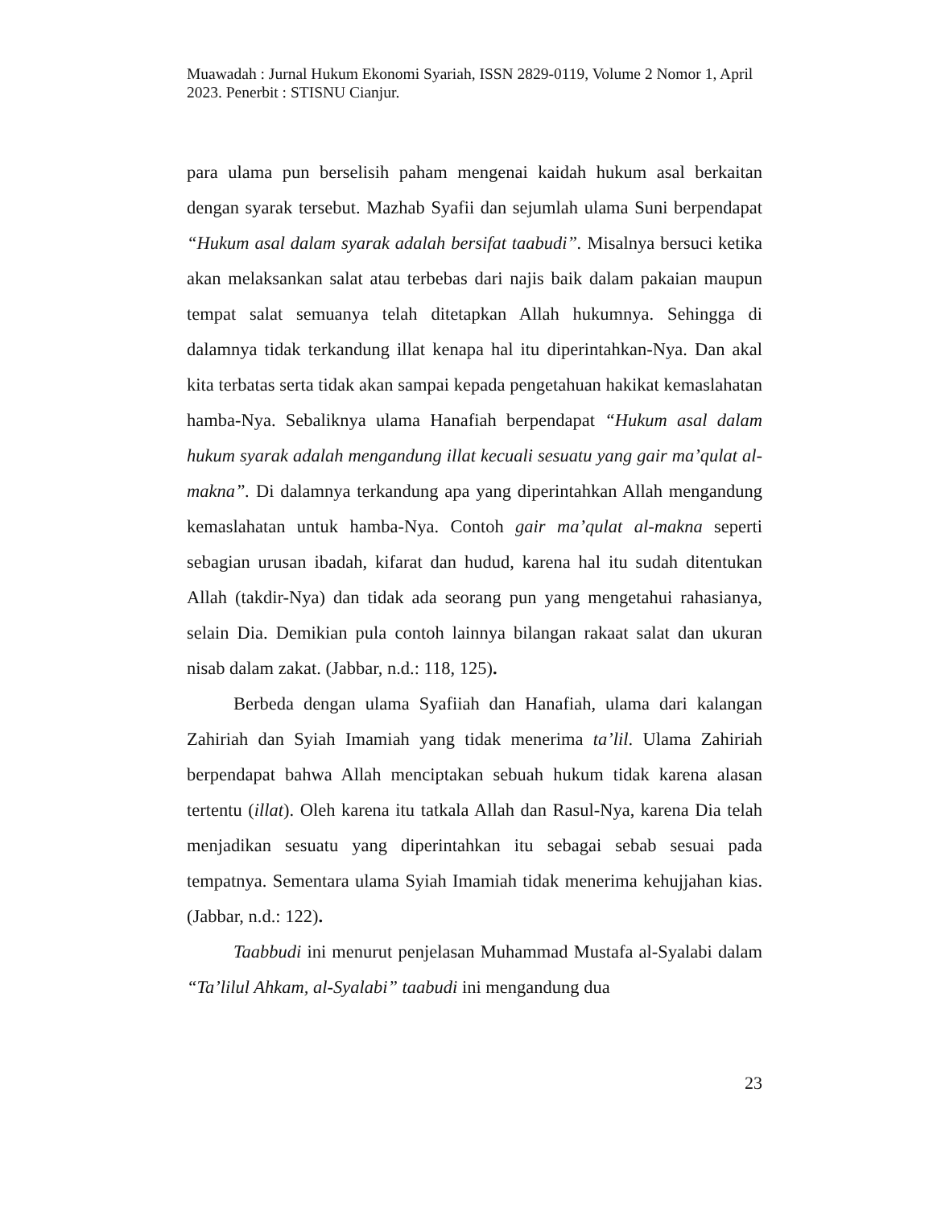Muawadah : Jurnal Hukum Ekonomi Syariah, ISSN 2829-0119, Volume 2 Nomor 1, April 2023. Penerbit : STISNU Cianjur.
para ulama pun berselisih paham mengenai kaidah hukum asal berkaitan dengan syarak tersebut. Mazhab Syafii dan sejumlah ulama Suni berpendapat “Hukum asal dalam syarak adalah bersifat taabudi”. Misalnya bersuci ketika akan melaksankan salat atau terbebas dari najis baik dalam pakaian maupun tempat salat semuanya telah ditetapkan Allah hukumnya. Sehingga di dalamnya tidak terkandung illat kenapa hal itu diperintahkan-Nya. Dan akal kita terbatas serta tidak akan sampai kepada pengetahuan hakikat kemaslahatan hamba-Nya. Sebaliknya ulama Hanafiah berpendapat “Hukum asal dalam hukum syarak adalah mengandung illat kecuali sesuatu yang gair ma’qulat al-makna”. Di dalamnya terkandung apa yang diperintahkan Allah mengandung kemaslahatan untuk hamba-Nya. Contoh gair ma’qulat al-makna seperti sebagian urusan ibadah, kifarat dan hudud, karena hal itu sudah ditentukan Allah (takdir-Nya) dan tidak ada seorang pun yang mengetahui rahasianya, selain Dia. Demikian pula contoh lainnya bilangan rakaat salat dan ukuran nisab dalam zakat. (Jabbar, n.d.: 118, 125).
Berbeda dengan ulama Syafiiah dan Hanafiah, ulama dari kalangan Zahiriah dan Syiah Imamiah yang tidak menerima ta’lil. Ulama Zahiriah berpendapat bahwa Allah menciptakan sebuah hukum tidak karena alasan tertentu (illat). Oleh karena itu tatkala Allah dan Rasul-Nya, karena Dia telah menjadikan sesuatu yang diperintahkan itu sebagai sebab sesuai pada tempatnya. Sementara ulama Syiah Imamiah tidak menerima kehujjahan kias. (Jabbar, n.d.: 122).
Taabbudi ini menurut penjelasan Muhammad Mustafa al-Syalabi dalam “Ta’lilul Ahkam, al-Syalabi” taabudi ini mengandung dua
23